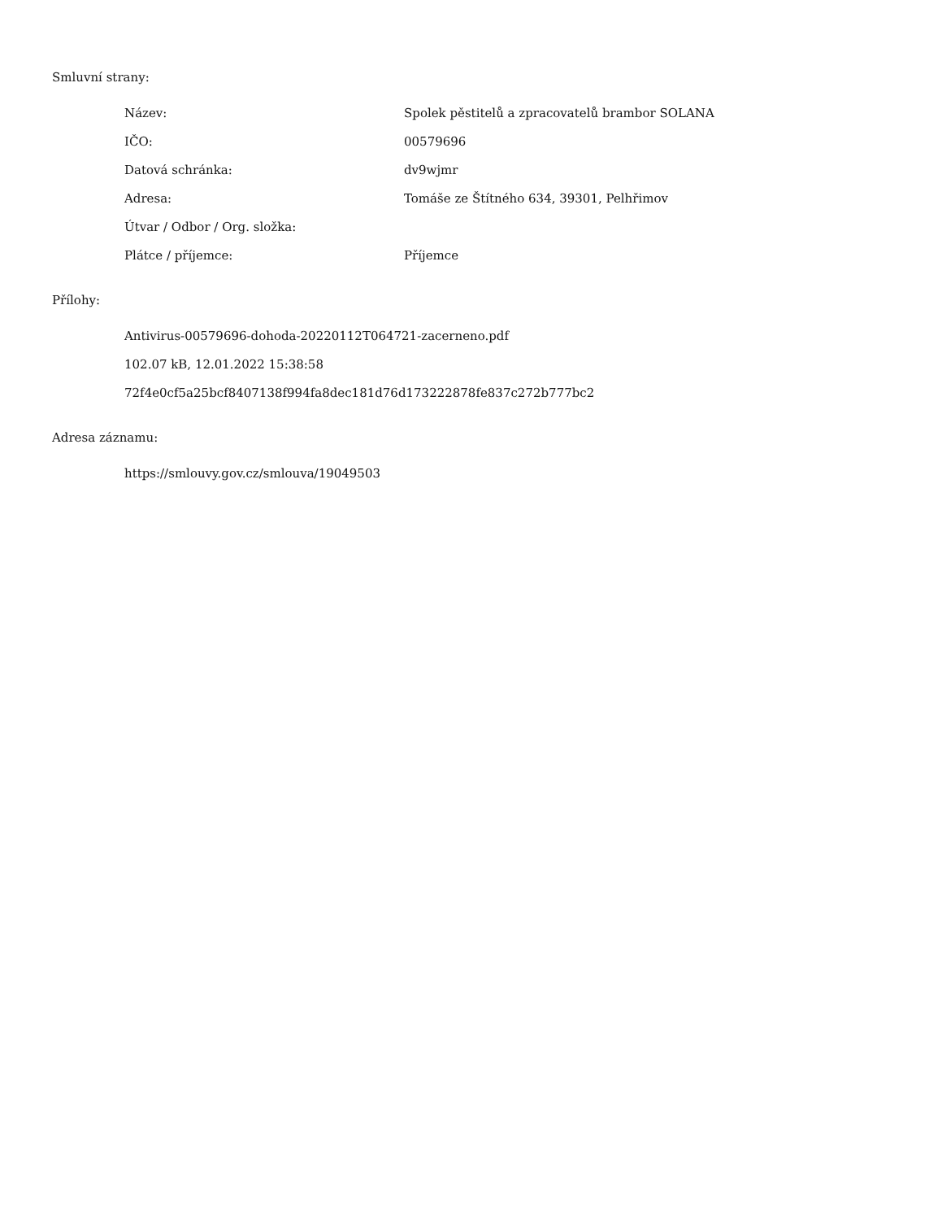Smluvní strany:
| Název: | Spolek pěstitelů a zpracovatelů brambor SOLANA |
| IČO: | 00579696 |
| Datová schránka: | dv9wjmr |
| Adresa: | Tomáše ze Štítného 634, 39301, Pelhřimov |
| Útvar / Odbor / Org. složka: | |
| Plátce / příjemce: | Příjemce |
Přílohy:
Antivirus-00579696-dohoda-20220112T064721-zacerneno.pdf
102.07 kB, 12.01.2022 15:38:58
72f4e0cf5a25bcf8407138f994fa8dec181d76d173222878fe837c272b777bc2
Adresa záznamu:
https://smlouvy.gov.cz/smlouva/19049503